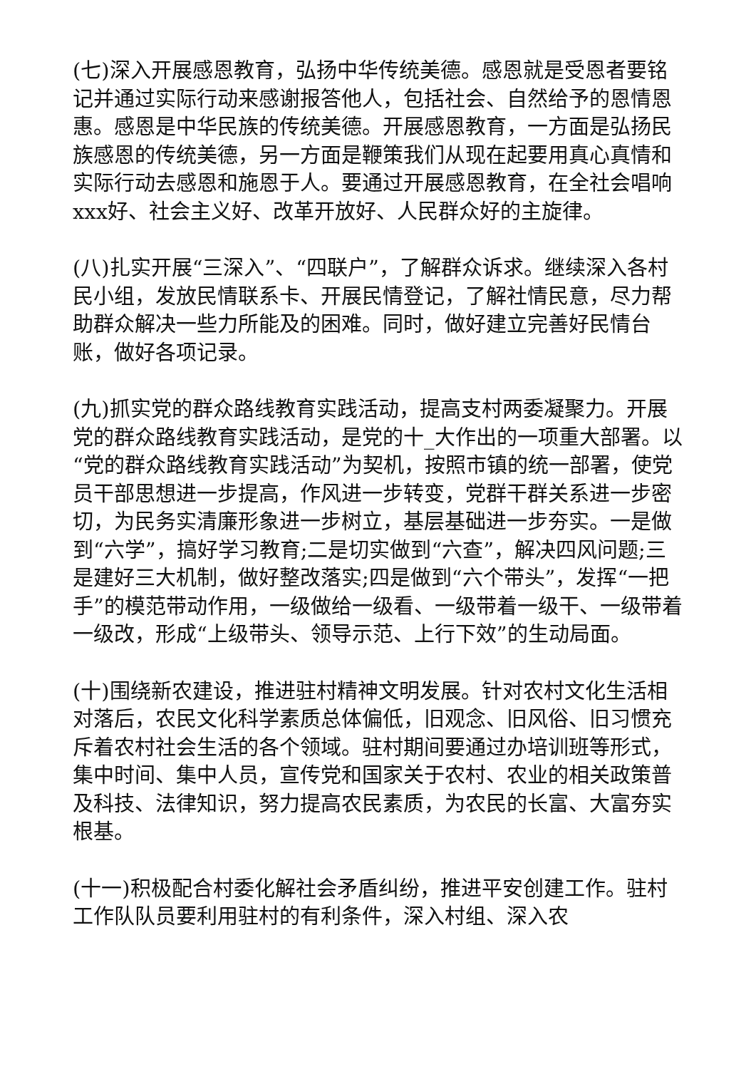(七)深入开展感恩教育，弘扬中华传统美德。感恩就是受恩者要铭记并通过实际行动来感谢报答他人，包括社会、自然给予的恩情恩惠。感恩是中华民族的传统美德。开展感恩教育，一方面是弘扬民族感恩的传统美德，另一方面是鞭策我们从现在起要用真心真情和实际行动去感恩和施恩于人。要通过开展感恩教育，在全社会唱响xxx好、社会主义好、改革开放好、人民群众好的主旋律。
(八)扎实开展“三深入”、“四联户”，了解群众诉求。继续深入各村民小组，发放民情联系卡、开展民情登记，了解社情民意，尽力帮助群众解决一些力所能及的困难。同时，做好建立完善好民情台账，做好各项记录。
(九)抓实党的群众路线教育实践活动，提高支村两委凝聚力。开展党的群众路线教育实践活动，是党的十_大作出的一项重大部署。以“党的群众路线教育实践活动”为契机，按照市镇的统一部署，使党员干部思想进一步提高，作风进一步转变，党群干群关系进一步密切，为民务实清廉形象进一步树立，基层基础进一步夯实。一是做到“六学”，搞好学习教育;二是切实做到“六查”，解决四风问题;三是建好三大机制，做好整改落实;四是做到“六个带头”，发挥“一把手”的模范带动作用，一级做给一级看、一级带着一级干、一级带着一级改，形成“上级带头、领导示范、上行下效”的生动局面。
(十)围绕新农建设，推进驻村精神文明发展。针对农村文化生活相对落后，农民文化科学素质总体偏低，旧观念、旧风俗、旧习惯充斥着农村社会生活的各个领域。驻村期间要通过办培训班等形式，集中时间、集中人员，宣传党和国家关于农村、农业的相关政策普及科技、法律知识，努力提高农民素质，为农民的长富、大富夯实根基。
(十一)积极配合村委化解社会矛盾纠纷，推进平安创建工作。驻村工作队队员要利用驻村的有利条件，深入村组、深入农